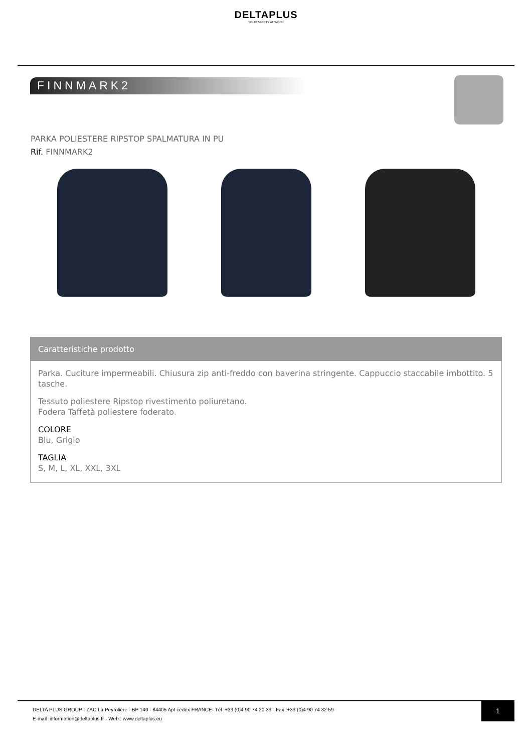DELTAPLUS
YOUR SAFETY AT WORK
FINNMARK2
PARKA POLIESTERE RIPSTOP SPALMATURA IN PU
Rif. FINNMARK2
Caratteristiche prodotto
Parka. Cuciture impermeabili. Chiusura zip anti-freddo con baverina stringente. Cappuccio staccabile imbottito. 5 tasche.
Tessuto poliestere Ripstop rivestimento poliuretano.
Fodera Taffetà poliestere foderato.
COLORE
Blu, Grigio
TAGLIA
S, M, L, XL, XXL, 3XL
DELTA PLUS GROUP - ZAC La Peyrolière - BP 140 - 84405 Apt cedex FRANCE- Tél :+33 (0)4 90 74 20 33 - Fax :+33 (0)4 90 74 32 59
E-mail :information@deltaplus.fr - Web : www.deltaplus.eu
1